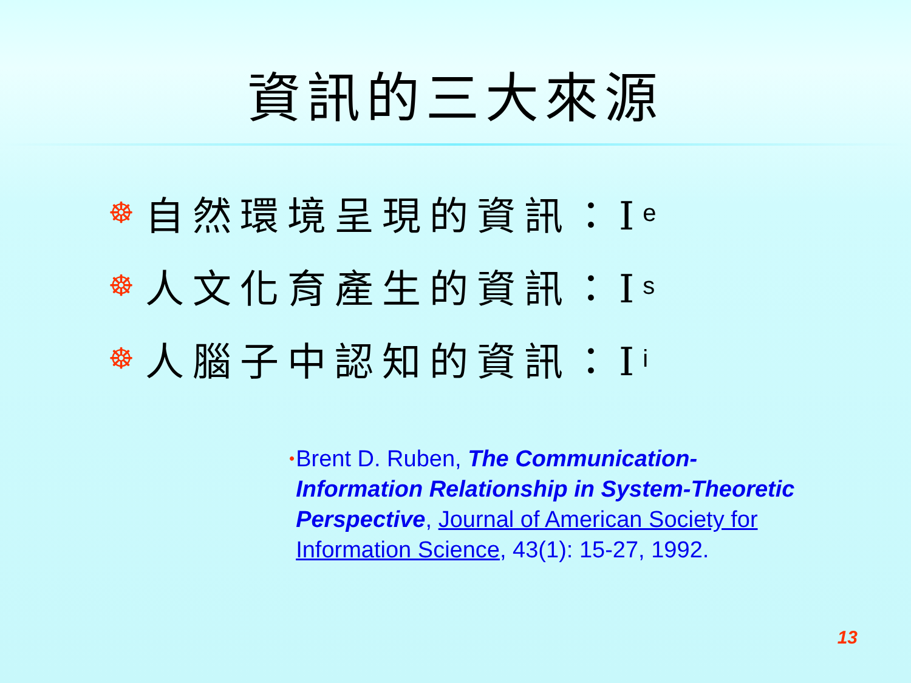資訊的三大來源
☸ 自然環境呈現的資訊：I e
☸ 人文化育產生的資訊：I s
☸ 人腦子中認知的資訊：I i
•
Brent D. Ruben, The Communication-Information Relationship in System-Theoretic Perspective, Journal of American Society for Information Science, 43(1): 15-27, 1992.
13